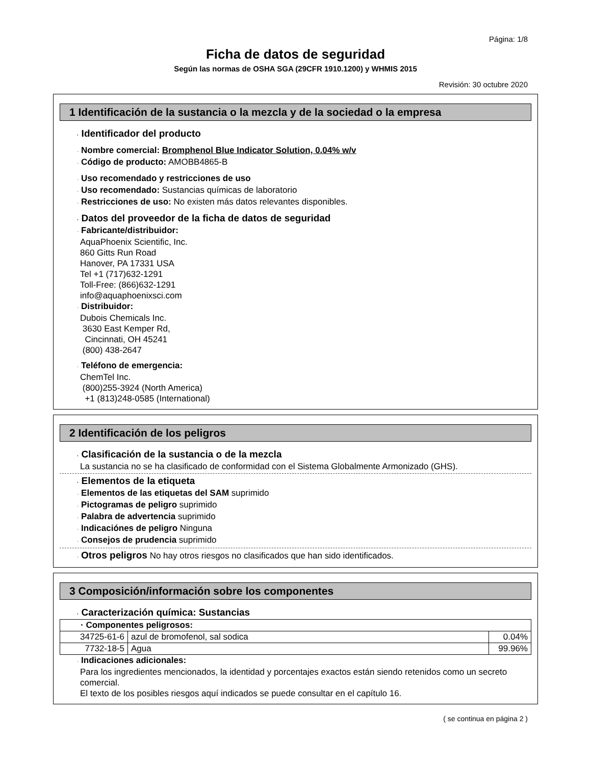Página: 1/8
Ficha de datos de seguridad
Según las normas de OSHA SGA (29CFR 1910.1200) y WHMIS 2015
Revisión: 30 octubre 2020
1 Identificación de la sustancia o la mezcla y de la sociedad o la empresa
· Identificador del producto
· Nombre comercial: Bromphenol Blue Indicator Solution, 0.04% w/v
· Código de producto: AMOBB4865-B
· Uso recomendado y restricciones de uso
· Uso recomendado: Sustancias químicas de laboratorio
· Restricciones de uso: No existen más datos relevantes disponibles.
· Datos del proveedor de la ficha de datos de seguridad
· Fabricante/distribuidor:
AquaPhoenix Scientific, Inc.
860 Gitts Run Road
Hanover, PA 17331 USA
Tel +1 (717)632-1291
Toll-Free: (866)632-1291
info@aquaphoenixsci.com
· Distribuidor:
Dubois Chemicals Inc.
3630 East Kemper Rd,
Cincinnati, OH 45241
(800) 438-2647
· Teléfono de emergencia:
ChemTel Inc.
(800)255-3924 (North America)
+1 (813)248-0585 (International)
2 Identificación de los peligros
· Clasificación de la sustancia o de la mezcla
La sustancia no se ha clasificado de conformidad con el Sistema Globalmente Armonizado (GHS).
· Elementos de la etiqueta
· Elementos de las etiquetas del SAM suprimido
· Pictogramas de peligro suprimido
· Palabra de advertencia suprimido
· Indicaciónes de peligro Ninguna
· Consejos de prudencia suprimido
· Otros peligros No hay otros riesgos no clasificados que han sido identificados.
3 Composición/información sobre los componentes
· Caracterización química: Sustancias
| · Componentes peligrosos: | | |
| --- | --- | --- |
| 34725-61-6 | azul de bromofenol, sal sodica | 0.04% |
| 7732-18-5 | Agua | 99.96% |
· Indicaciones adicionales:
Para los ingredientes mencionados, la identidad y porcentajes exactos están siendo retenidos como un secreto comercial.
El texto de los posibles riesgos aquí indicados se puede consultar en el capítulo 16.
( se continua en página 2 )